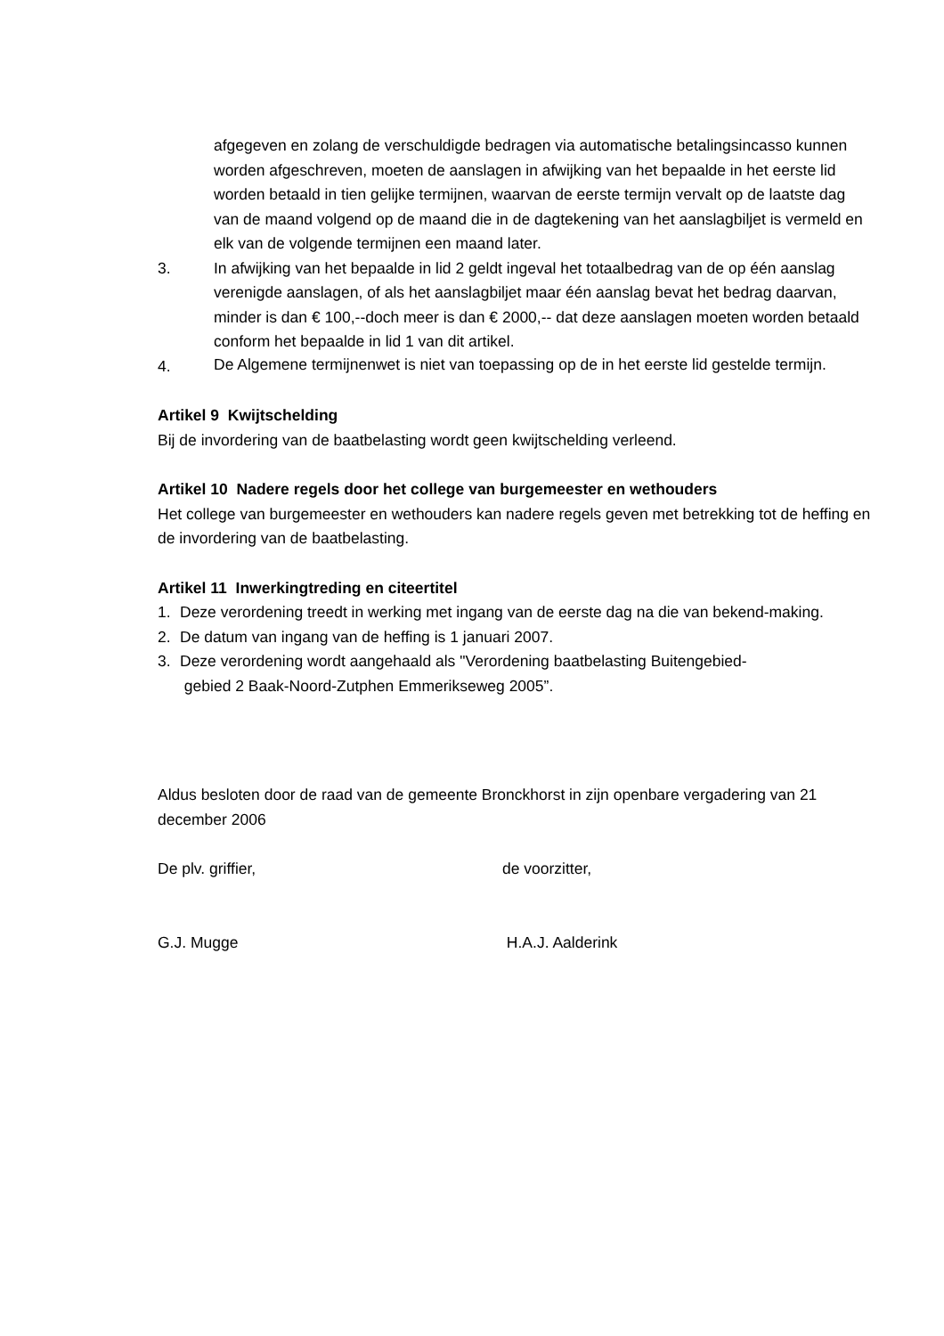afgegeven en zolang de verschuldigde bedragen via automatische betalingsincasso kunnen worden afgeschreven, moeten de aanslagen in afwijking van het bepaalde in het eerste lid worden betaald in tien gelijke termijnen, waarvan de eerste termijn vervalt op de laatste dag van de maand volgend op de maand die in de dagtekening van het aanslagbiljet is vermeld en elk van de volgende termijnen een maand later.
3. In afwijking van het bepaalde in lid 2 geldt ingeval het totaalbedrag van de op één aanslag verenigde aanslagen, of als het aanslagbiljet maar één aanslag bevat het bedrag daarvan, minder is dan € 100,--doch meer is dan € 2000,-- dat deze aanslagen moeten worden betaald conform het bepaalde in lid 1 van dit artikel.
4.
De Algemene termijnenwet is niet van toepassing op de in het eerste lid gestelde termijn.
Artikel 9 Kwijtschelding
Bij de invordering van de baatbelasting wordt geen kwijtschelding verleend.
Artikel 10 Nadere regels door het college van burgemeester en wethouders
Het college van burgemeester en wethouders kan nadere regels geven met betrekking tot de heffing en de invordering van de baatbelasting.
Artikel 11 Inwerkingtreding en citeertitel
1. Deze verordening treedt in werking met ingang van de eerste dag na die van bekend-making.
2. De datum van ingang van de heffing is 1 januari 2007.
3. Deze verordening wordt aangehaald als "Verordening baatbelasting Buitengebied-
gebied 2 Baak-Noord-Zutphen Emmerikseweg 2005”.
Aldus besloten door de raad van de gemeente Bronckhorst in zijn openbare vergadering van 21 december 2006
De plv. griffier, de voorzitter,
G.J. Mugge H.A.J. Aalderink